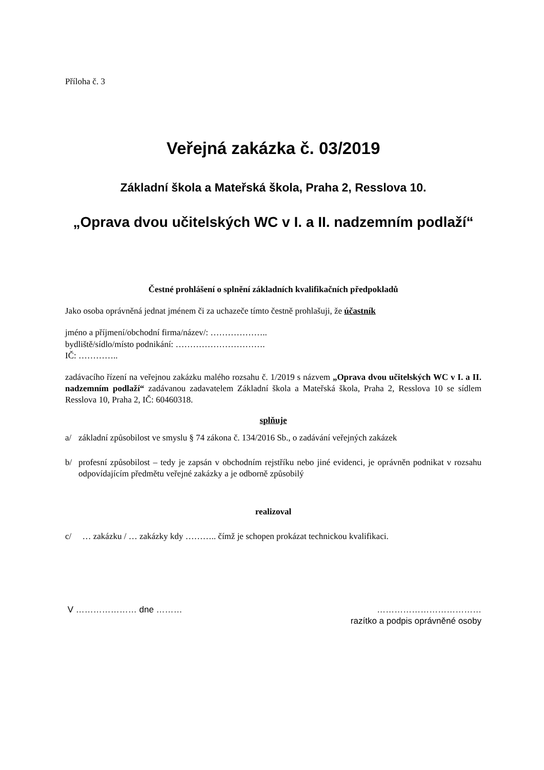Příloha č. 3
Veřejná zakázka č. 03/2019
Základní škola a Mateřská škola, Praha 2, Resslova 10.
„Oprava dvou učitelských WC v I. a II. nadzemním podlaží“
Čestné prohlášení o splnění základních kvalifikačních předpokladů
Jako osoba oprávněná jednat jménem či za uchazeče tímto čestně prohlašuji, že účastník
jméno a příjmení/obchodní firma/název/: ………………..
bydliště/sídlo/místo podnikání: ………………………….
IČ: …………..
zadávacího řízení na veřejnou zakázku malého rozsahu č. 1/2019 s názvem „Oprava dvou učitelských WC v I. a II. nadzemním podlaží“ zadávanou zadavatelem Základní škola a Mateřská škola, Praha 2, Resslova 10 se sídlem Resslova 10, Praha 2, IČ: 60460318.
splňuje
a/ základní způsobilost ve smyslu § 74 zákona č. 134/2016 Sb., o zadávání veřejných zakázek
b/ profesní způsobilost – tedy je zapsán v obchodním rejstříku nebo jiné evidenci, je oprávněn podnikat v rozsahu odpovídajícím předmětu veřejné zakázky a je odborně způsobilý
realizoval
c/ … zakázku / … zakázky kdy ……….. čímž je schopen prokázat technickou kvalifikaci.
V ………………… dne ……… ………………………………
razítko a podpis oprávněné osoby